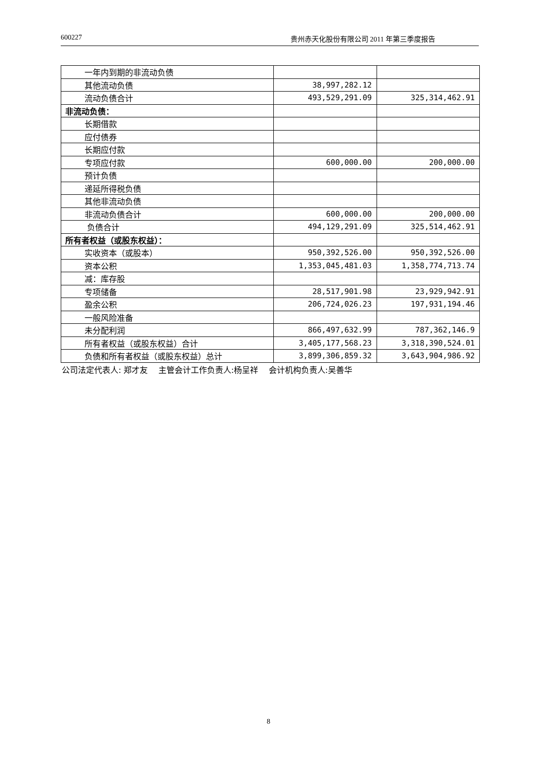600227 贵州赤天化股份有限公司 2011 年第三季度报告
| 一年内到期的非流动负债 | | |
| 其他流动负债 | 38,997,282.12 | |
| 流动负债合计 | 493,529,291.09 | 325,314,462.91 |
| 非流动负债： | | |
| 长期借款 | | |
| 应付债券 | | |
| 长期应付款 | | |
| 专项应付款 | 600,000.00 | 200,000.00 |
| 预计负债 | | |
| 递延所得税负债 | | |
| 其他非流动负债 | | |
| 非流动负债合计 | 600,000.00 | 200,000.00 |
| 负债合计 | 494,129,291.09 | 325,514,462.91 |
| 所有者权益（或股东权益）： | | |
| 实收资本（或股本） | 950,392,526.00 | 950,392,526.00 |
| 资本公积 | 1,353,045,481.03 | 1,358,774,713.74 |
| 减：库存股 | | |
| 专项储备 | 28,517,901.98 | 23,929,942.91 |
| 盈余公积 | 206,724,026.23 | 197,931,194.46 |
| 一般风险准备 | | |
| 未分配利润 | 866,497,632.99 | 787,362,146.9 |
| 所有者权益（或股东权益）合计 | 3,405,177,568.23 | 3,318,390,524.01 |
| 负债和所有者权益（或股东权益）总计 | 3,899,306,859.32 | 3,643,904,986.92 |
公司法定代表人: 郑才友 主管会计工作负责人:杨呈祥 会计机构负责人:吴善华
8